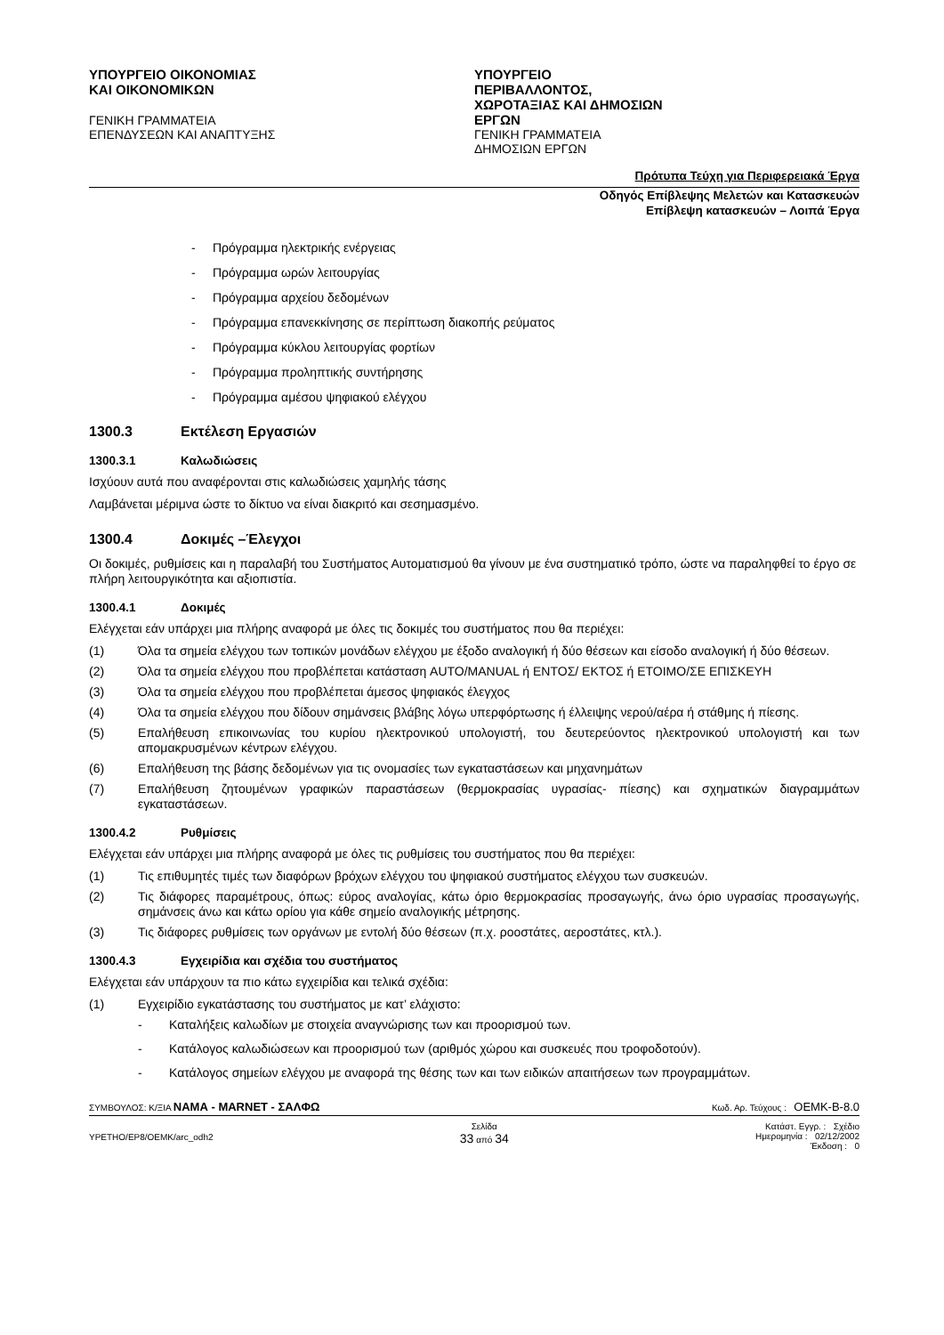ΥΠΟΥΡΓΕΙΟ ΟΙΚΟΝΟΜΙΑΣ ΚΑΙ ΟΙΚΟΝΟΜΙΚΩΝ
ΓΕΝΙΚΗ ΓΡΑΜΜΑΤΕΙΑ ΕΠΕΝΔΥΣΕΩΝ ΚΑΙ ΑΝΑΠΤΥΞΗΣ
ΥΠΟΥΡΓΕΙΟ ΠΕΡΙΒΑΛΛΟΝΤΟΣ, ΧΩΡΟΤΑΞΙΑΣ ΚΑΙ ΔΗΜΟΣΙΩΝ ΕΡΓΩΝ
ΓΕΝΙΚΗ ΓΡΑΜΜΑΤΕΙΑ ΔΗΜΟΣΙΩΝ ΕΡΓΩΝ
Πρότυπα Τεύχη για Περιφερειακά Έργα
Οδηγός Επίβλεψης Μελετών και Κατασκευών
Επίβλεψη κατασκευών – Λοιπά Έργα
- Πρόγραμμα ηλεκτρικής ενέργειας
- Πρόγραμμα ωρών λειτουργίας
- Πρόγραμμα αρχείου δεδομένων
- Πρόγραμμα επανεκκίνησης σε περίπτωση διακοπής ρεύματος
- Πρόγραμμα κύκλου λειτουργίας φορτίων
- Πρόγραμμα προληπτικής συντήρησης
- Πρόγραμμα αμέσου ψηφιακού ελέγχου
1300.3 Εκτέλεση Εργασιών
1300.3.1 Καλωδιώσεις
Ισχύουν αυτά που αναφέρονται στις καλωδιώσεις χαμηλής τάσης
Λαμβάνεται μέριμνα ώστε το δίκτυο να είναι διακριτό και σεσημασμένο.
1300.4 Δοκιμές –Έλεγχοι
Οι δοκιμές, ρυθμίσεις και η παραλαβή του Συστήματος Αυτοματισμού θα γίνουν με ένα συστηματικό τρόπο, ώστε να παραληφθεί το έργο σε πλήρη λειτουργικότητα και αξιοπιστία.
1300.4.1 Δοκιμές
Ελέγχεται εάν υπάρχει μια πλήρης αναφορά με όλες τις δοκιμές του συστήματος που θα περιέχει:
(1) Όλα τα σημεία ελέγχου των τοπικών μονάδων ελέγχου με έξοδο αναλογική ή δύο θέσεων και είσοδο αναλογική ή δύο θέσεων.
(2) Όλα τα σημεία ελέγχου που προβλέπεται κατάσταση AUTO/MANUAL ή ΕΝΤΟΣ/ ΕΚΤΟΣ ή ΕΤΟΙΜΟ/ΣΕ ΕΠΙΣΚΕΥΗ
(3) Όλα τα σημεία ελέγχου που προβλέπεται άμεσος ψηφιακός έλεγχος
(4) Όλα τα σημεία ελέγχου που δίδουν σημάνσεις βλάβης λόγω υπερφόρτωσης ή έλλειψης νερού/αέρα ή στάθμης ή πίεσης.
(5) Επαλήθευση επικοινωνίας του κυρίου ηλεκτρονικού υπολογιστή, του δευτερεύοντος ηλεκτρονικού υπολογιστή και των απομακρυσμένων κέντρων ελέγχου.
(6) Επαλήθευση της βάσης δεδομένων για τις ονομασίες των εγκαταστάσεων και μηχανημάτων
(7) Επαλήθευση ζητουμένων γραφικών παραστάσεων (θερμοκρασίας υγρασίας- πίεσης) και σχηματικών διαγραμμάτων εγκαταστάσεων.
1300.4.2 Ρυθμίσεις
Ελέγχεται εάν υπάρχει μια πλήρης αναφορά με όλες τις ρυθμίσεις του συστήματος που θα περιέχει:
(1) Τις επιθυμητές τιμές των διαφόρων βρόχων ελέγχου του ψηφιακού συστήματος ελέγχου των συσκευών.
(2) Τις διάφορες παραμέτρους, όπως: εύρος αναλογίας, κάτω όριο θερμοκρασίας προσαγωγής, άνω όριο υγρασίας προσαγωγής, σημάνσεις άνω και κάτω ορίου για κάθε σημείο αναλογικής μέτρησης.
(3) Τις διάφορες ρυθμίσεις των οργάνων με εντολή δύο θέσεων (π.χ. ροοστάτες, αεροστάτες, κτλ.).
1300.4.3 Εγχειρίδια και σχέδια του συστήματος
Ελέγχεται εάν υπάρχουν τα πιο κάτω εγχειρίδια και τελικά σχέδια:
(1) Εγχειρίδιο εγκατάστασης του συστήματος με κατ’ ελάχιστο:
- Καταλήξεις καλωδίων με στοιχεία αναγνώρισης των και προορισμού των.
- Κατάλογος καλωδιώσεων και προορισμού των (αριθμός χώρου και συσκευές που τροφοδοτούν).
- Κατάλογος σημείων ελέγχου με αναφορά της θέσης των και των ειδικών απαιτήσεων των προγραμμάτων.
ΣΥΜΒΟΥΛΟΣ: Κ/ΞΙΑ ΝΑΜΑ - MARNET - ΣΑΛΦΩ
Κωδ. Αρ. Τεύχους : ΟΕΜΚ-Β-8.0
YPETHO/EP8/OEMK/arc_odh2
Σελίδα
33 από 34
Κατάστ. Εγγρ. : Σχέδιο
Ημερομηνία : 02/12/2002
Έκδοση : 0